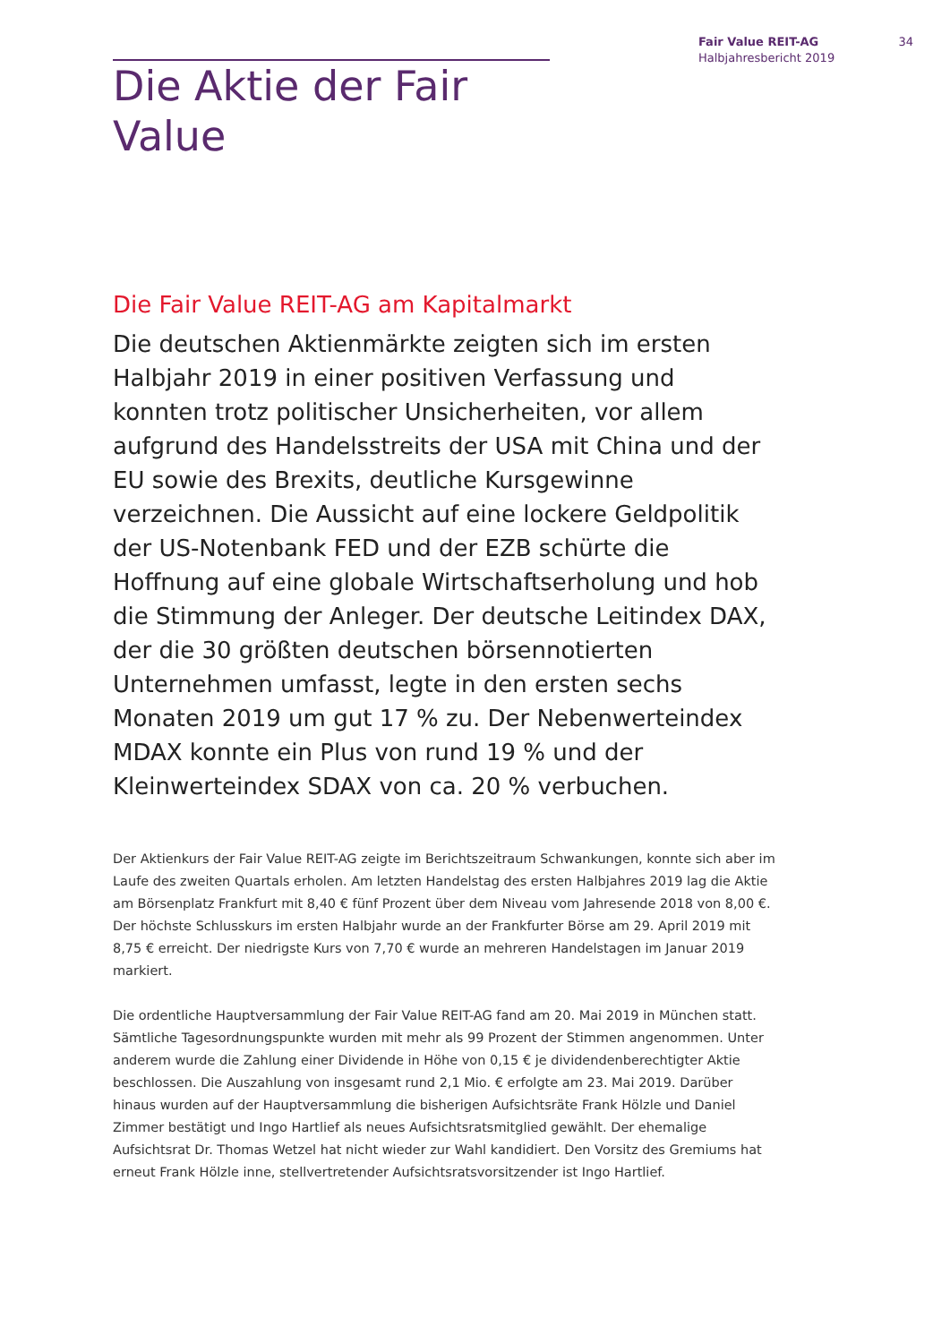Fair Value REIT-AG
Halbjahresbericht 2019
34
Die Aktie der Fair Value
Die Fair Value REIT-AG am Kapitalmarkt
Die deutschen Aktienmärkte zeigten sich im ersten Halbjahr 2019 in einer positiven Verfassung und konnten trotz politischer Unsicherheiten, vor allem aufgrund des Handelsstreits der USA mit China und der EU sowie des Brexits, deutliche Kursgewinne verzeichnen. Die Aussicht auf eine lockere Geldpolitik der US-Notenbank FED und der EZB schürte die Hoffnung auf eine globale Wirtschaftserholung und hob die Stimmung der Anleger. Der deutsche Leitindex DAX, der die 30 größten deutschen börsennotierten Unternehmen umfasst, legte in den ersten sechs Monaten 2019 um gut 17 % zu. Der Nebenwerteindex MDAX konnte ein Plus von rund 19 % und der Kleinwerteindex SDAX von ca. 20 % verbuchen.
Der Aktienkurs der Fair Value REIT-AG zeigte im Berichtszeitraum Schwankungen, konnte sich aber im Laufe des zweiten Quartals erholen. Am letzten Handelstag des ersten Halbjahres 2019 lag die Aktie am Börsenplatz Frankfurt mit 8,40 € fünf Prozent über dem Niveau vom Jahresende 2018 von 8,00 €. Der höchste Schlusskurs im ersten Halbjahr wurde an der Frankfurter Börse am 29. April 2019 mit 8,75 € erreicht. Der niedrigste Kurs von 7,70 € wurde an mehreren Handelstagen im Januar 2019 markiert.
Die ordentliche Hauptversammlung der Fair Value REIT-AG fand am 20. Mai 2019 in München statt. Sämtliche Tagesordnungspunkte wurden mit mehr als 99 Prozent der Stimmen angenommen. Unter anderem wurde die Zahlung einer Dividende in Höhe von 0,15 € je dividendenberechtigter Aktie beschlossen. Die Auszahlung von insgesamt rund 2,1 Mio. € erfolgte am 23. Mai 2019. Darüber hinaus wurden auf der Hauptversammlung die bisherigen Aufsichtsräte Frank Hölzle und Daniel Zimmer bestätigt und Ingo Hartlief als neues Aufsichtsratsmitglied gewählt. Der ehemalige Aufsichtsrat Dr. Thomas Wetzel hat nicht wieder zur Wahl kandidiert. Den Vorsitz des Gremiums hat erneut Frank Hölzle inne, stellvertretender Aufsichtsratsvorsitzender ist Ingo Hartlief.